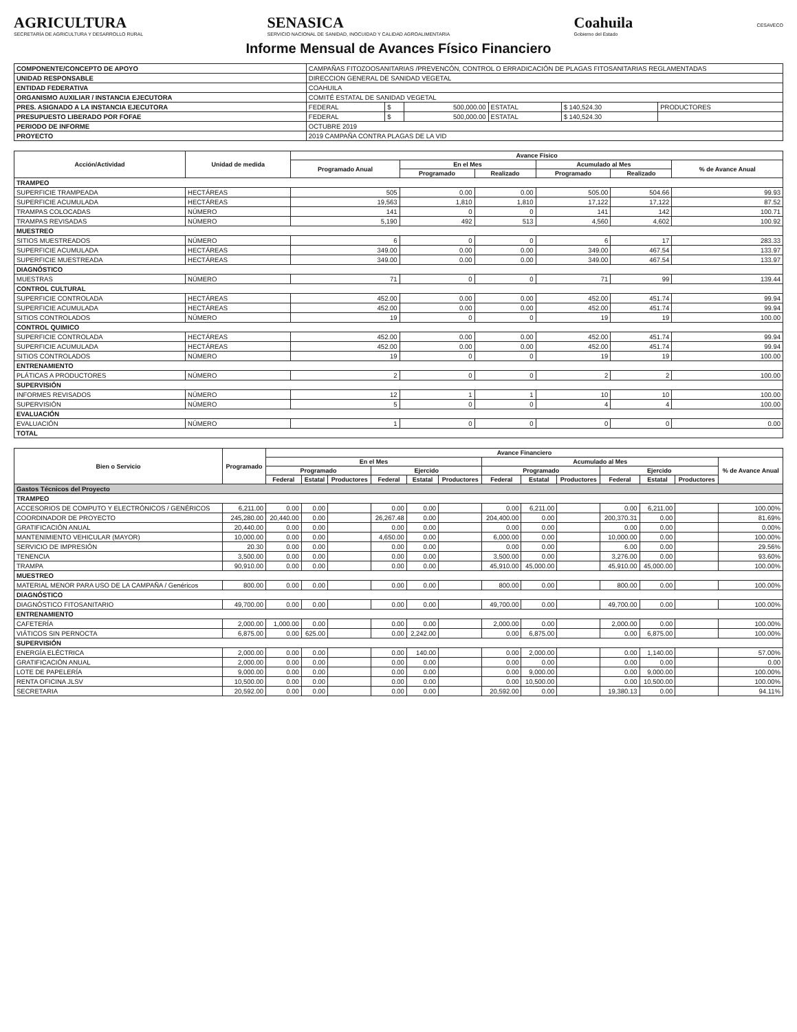AGRICULTURA
SECRETARÍA DE AGRICULTURA Y DESARROLLO RURAL
SENASICA
SERVICIO NACIONAL DE SANIDAD, INOCUIDAD Y CALIDAD AGROALIMENTARIA
Coahuila
Gobierno del Estado
CESAVECO
Informe Mensual de Avances Físico Financiero
| COMPONENTE/CONCEPTO DE APOYO | CAMPAÑAS FITOZOOSANITARIAS /PREVENCÓN, CONTROL O ERRADICACIÓN DE PLAGAS FITOSANITARIAS REGLAMENTADAS | | | | | |
| UNIDAD RESPONSABLE | DIRECCION GENERAL DE SANIDAD VEGETAL | | | | | |
| ENTIDAD FEDERATIVA | COAHUILA | | | | | |
| ORGANISMO AUXILIAR / INSTANCIA EJECUTORA | COMITÉ ESTATAL DE SANIDAD VEGETAL | | | | | |
| PRES. ASIGNADO A LA INSTANCIA EJECUTORA | FEDERAL | $ | 500,000.00 | ESTATAL | $ 140,524.30 | PRODUCTORES |
| PRESUPUESTO LIBERADO POR FOFAE | FEDERAL | $ | 500,000.00 | ESTATAL | $ 140,524.30 | |
| PERIODO DE INFORME | OCTUBRE 2019 | | | | | |
| PROYECTO | 2019 CAMPAÑA CONTRA PLAGAS DE LA VID | | | | | |
| Acción/Actividad | Unidad de medida | Avance Físico | | | | | |
| --- | --- | --- | --- | --- | --- | --- | --- |
| | | Programado Anual | En el Mes | | Acumulado al Mes | | % de Avance Anual |
| | | | Programado | Realizado | Programado | Realizado | |
| TRAMPEO | | | | | | | |
| SUPERFICIE TRAMPEADA | HECTÁREAS | 505 | 0.00 | 0.00 | 505.00 | 504.66 | 99.93 |
| SUPERFICIE ACUMULADA | HECTÁREAS | 19,563 | 1,810 | 1,810 | 17,122 | 17,122 | 87.52 |
| TRAMPAS COLOCADAS | NÚMERO | 141 | 0 | 0 | 141 | 142 | 100.71 |
| TRAMPAS REVISADAS | NÚMERO | 5,190 | 492 | 513 | 4,560 | 4,602 | 100.92 |
| MUESTREO | | | | | | | |
| SITIOS MUESTREADOS | NÚMERO | 6 | 0 | 0 | 6 | 17 | 283.33 |
| SUPERFICIE ACUMULADA | HECTÁREAS | 349.00 | 0.00 | 0.00 | 349.00 | 467.54 | 133.97 |
| SUPERFICIE MUESTREADA | HECTÁREAS | 349.00 | 0.00 | 0.00 | 349.00 | 467.54 | 133.97 |
| DIAGNÓSTICO | | | | | | | |
| MUESTRAS | NÚMERO | 71 | 0 | 0 | 71 | 99 | 139.44 |
| CONTROL CULTURAL | | | | | | | |
| SUPERFICIE CONTROLADA | HECTÁREAS | 452.00 | 0.00 | 0.00 | 452.00 | 451.74 | 99.94 |
| SUPERFICIE ACUMULADA | HECTÁREAS | 452.00 | 0.00 | 0.00 | 452.00 | 451.74 | 99.94 |
| SITIOS CONTROLADOS | NÚMERO | 19 | 0 | 0 | 19 | 19 | 100.00 |
| CONTROL QUIMICO | | | | | | | |
| SUPERFICIE CONTROLADA | HECTÁREAS | 452.00 | 0.00 | 0.00 | 452.00 | 451.74 | 99.94 |
| SUPERFICIE ACUMULADA | HECTÁREAS | 452.00 | 0.00 | 0.00 | 452.00 | 451.74 | 99.94 |
| SITIOS CONTROLADOS | NÚMERO | 19 | 0 | 0 | 19 | 19 | 100.00 |
| ENTRENAMIENTO | | | | | | | |
| PLÁTICAS A PRODUCTORES | NÚMERO | 2 | 0 | 0 | 2 | 2 | 100.00 |
| SUPERVISIÓN | | | | | | | |
| INFORMES REVISADOS | NÚMERO | 12 | 1 | 1 | 10 | 10 | 100.00 |
| SUPERVISIÓN | NÚMERO | 5 | 0 | 0 | 4 | 4 | 100.00 |
| EVALUACIÓN | | | | | | | |
| EVALUACIÓN | NÚMERO | 1 | 0 | 0 | 0 | 0 | 0.00 |
| TOTAL | | | | | | | |
| Bien o Servicio | Programado | Avance Financiero | | | | | | | | | | | | |
| --- | --- | --- | --- | --- | --- | --- | --- | --- | --- | --- | --- | --- | --- | --- |
| | | En el Mes | | | | | | Acumulado al Mes | | | | | | % de Avance Anual |
| | | Programado | | | Ejercido | | | Programado | | | Ejercido | | | |
| | | Federal | Estatal | Productores | Federal | Estatal | Productores | Federal | Estatal | Productores | Federal | Estatal | Productores | |
| Gastos Técnicos del Proyecto | | | | | | | | | | | | | | |
| TRAMPEO | | | | | | | | | | | | | | |
| ACCESORIOS DE COMPUTO Y ELECTRÓNICOS / GENÉRICOS | 6,211.00 | 0.00 | 0.00 | | 0.00 | 0.00 | | 0.00 | 6,211.00 | | 0.00 | 6,211.00 | | 100.00% |
| COORDINADOR DE PROYECTO | 245,280.00 | 20,440.00 | 0.00 | | 26,267.48 | 0.00 | | 204,400.00 | 0.00 | | 200,370.31 | 0.00 | | 81.69% |
| GRATIFICACIÓN ANUAL | 20,440.00 | 0.00 | 0.00 | | 0.00 | 0.00 | | 0.00 | 0.00 | | 0.00 | 0.00 | | 0.00% |
| MANTENIMIENTO VEHICULAR (MAYOR) | 10,000.00 | 0.00 | 0.00 | | 4,650.00 | 0.00 | | 6,000.00 | 0.00 | | 10,000.00 | 0.00 | | 100.00% |
| SERVICIO DE IMPRESIÓN | 20.30 | 0.00 | 0.00 | | 0.00 | 0.00 | | 0.00 | 0.00 | | 6.00 | 0.00 | | 29.56% |
| TENENCIA | 3,500.00 | 0.00 | 0.00 | | 0.00 | 0.00 | | 3,500.00 | 0.00 | | 3,276.00 | 0.00 | | 93.60% |
| TRAMPA | 90,910.00 | 0.00 | 0.00 | | 0.00 | 0.00 | | 45,910.00 | 45,000.00 | | 45,910.00 | 45,000.00 | | 100.00% |
| MUESTREO | | | | | | | | | | | | | | |
| MATERIAL MENOR PARA USO DE LA CAMPAÑA / Genéricos | 800.00 | 0.00 | 0.00 | | 0.00 | 0.00 | | 800.00 | 0.00 | | 800.00 | 0.00 | | 100.00% |
| DIAGNÓSTICO | | | | | | | | | | | | | | |
| DIAGNÓSTICO FITOSANITARIO | 49,700.00 | 0.00 | 0.00 | | 0.00 | 0.00 | | 49,700.00 | 0.00 | | 49,700.00 | 0.00 | | 100.00% |
| ENTRENAMIENTO | | | | | | | | | | | | | | |
| CAFETERÍA | 2,000.00 | 1,000.00 | 0.00 | | 0.00 | 0.00 | | 2,000.00 | 0.00 | | 2,000.00 | 0.00 | | 100.00% |
| VIÁTICOS SIN PERNOCTA | 6,875.00 | 0.00 | 625.00 | | 0.00 | 2,242.00 | | 0.00 | 6,875.00 | | 0.00 | 6,875.00 | | 100.00% |
| SUPERVISIÓN | | | | | | | | | | | | | | |
| ENERGÍA ELÉCTRICA | 2,000.00 | 0.00 | 0.00 | | 0.00 | 140.00 | | 0.00 | 2,000.00 | | 0.00 | 1,140.00 | | 57.00% |
| GRATIFICACIÓN ANUAL | 2,000.00 | 0.00 | 0.00 | | 0.00 | 0.00 | | 0.00 | 0.00 | | 0.00 | 0.00 | | 0.00 |
| LOTE DE PAPELERÍA | 9,000.00 | 0.00 | 0.00 | | 0.00 | 0.00 | | 0.00 | 9,000.00 | | 0.00 | 9,000.00 | | 100.00% |
| RENTA OFICINA JLSV | 10,500.00 | 0.00 | 0.00 | | 0.00 | 0.00 | | 0.00 | 10,500.00 | | 0.00 | 10,500.00 | | 100.00% |
| SECRETARIA | 20,592.00 | 0.00 | 0.00 | | 0.00 | 0.00 | | 20,592.00 | 0.00 | | 19,380.13 | 0.00 | | 94.11% |